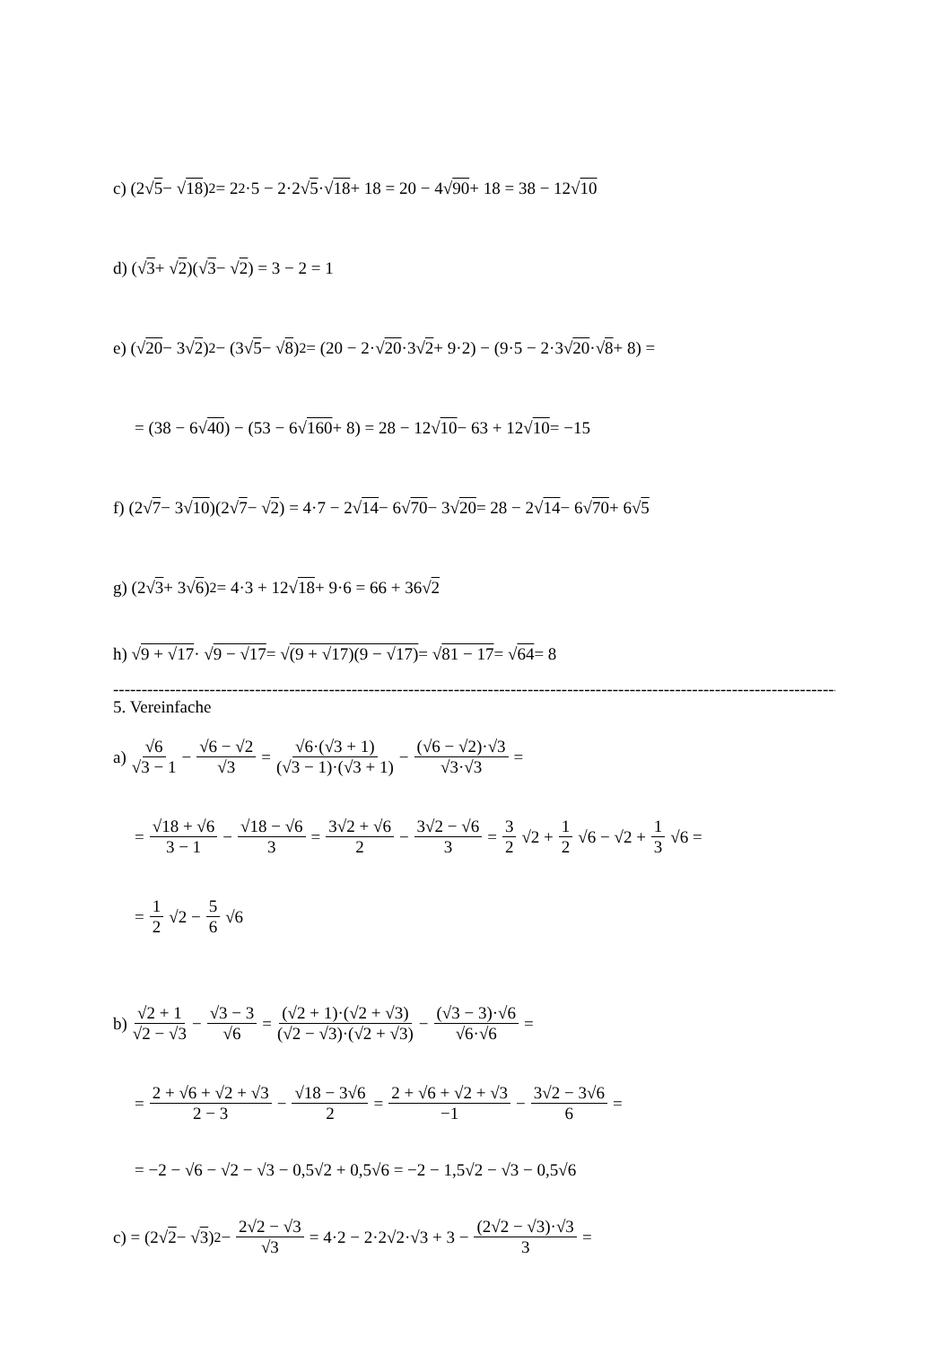c) (2√ 5 − √ 18)<sup>2</sup> = 2<sup>2</sup>·5 − 2·2√ 5 ·√ 18 + 18 = 20 − 4√ 90 + 18 = 38 − 12√ 10
d) (√ 3 + √ 2)(√ 3 − √ 2) = 3 − 2 = 1
e) (√ 20 − 3√ 2)<sup>2</sup> − (3√ 5 − √ 8)<sup>2</sup> = (20 − 2·√ 20 ·3√ 2 + 9·2) − (9·5 − 2·3√ 20 ·√ 8 + 8) =
= (38 − 6√ 40) − (53 − 6√ 160 + 8) = 28 − 12√ 10 − 63 + 12√ 10 = −15
f) (2√ 7 − 3√ 10)(2√ 7 − √ 2) = 4·7 − 2√ 14 − 6√ 70 − 3√ 20 = 28 − 2√ 14 − 6√ 70 + 6√ 5
g) (2√ 3 + 3√ 6)<sup>2</sup> = 4·3 + 12√ 18 + 9·6 = 66 + 36√ 2
h) √ 9 + √17 · √ 9 − √17 = √ (9 + √17)(9 − √17) = √ 81 − 17 = √ 64 = 8
----------------------------------------------------------------------------------------------------------------------------------------------------------------
5. Vereinfache
a) √6 √3 − 1 − √6 − √2 √3 = √6·(√3 + 1) (√3 − 1)·(√3 + 1) − (√6 − √2)·√3 √3·√3 =
= √18 + √6 3 − 1 − √18 − √6 3 = 3√2 + √6 2 − 3√2 − √6 3 = 3 2 √2 + 1 2 √6 − √2 + 1 3 √6 =
= 1 2 √2 − 5 6 √6
b) √2 + 1 √2 − √3 − √3 − 3 √6 = (√2 + 1)·(√2 + √3) (√2 − √3)·(√2 + √3) − (√3 − 3)·√6 √6·√6 =
= 2 + √6 + √2 + √3 2 − 3 − √18 − 3√6 2 = 2 + √6 + √2 + √3 −1 − 3√2 − 3√6 6 =
= −2 − √6 − √2 − √3 − 0,5√2 + 0,5√6 = −2 − 1,5√2 − √3 − 0,5√6
c) = (2√ 2 − √ 3)<sup>2</sup> − 2√2 − √3 √3 = 4·2 − 2·2√2·√3 + 3 − (2√2 − √3)·√3 3 =